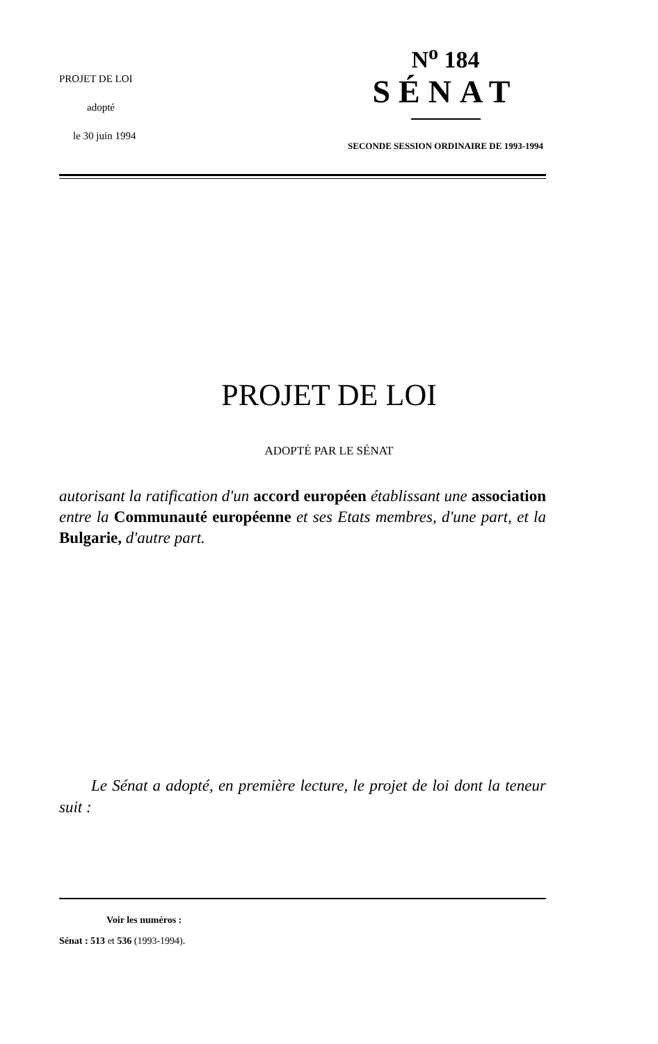PROJET DE LOI
adopté
le 30 juin 1994
N<sup>o</sup> 184
SÉNAT
SECONDE SESSION ORDINAIRE DE 1993-1994
PROJET DE LOI
ADOPTÉ PAR LE SÉNAT
autorisant la ratification d'un accord européen établissant une association entre la Communauté européenne et ses Etats membres, d'une part, et la Bulgarie, d'autre part.
Le Sénat a adopté, en première lecture, le projet de loi dont la teneur suit :
Voir les numéros :
Sénat : 513 et 536 (1993-1994).